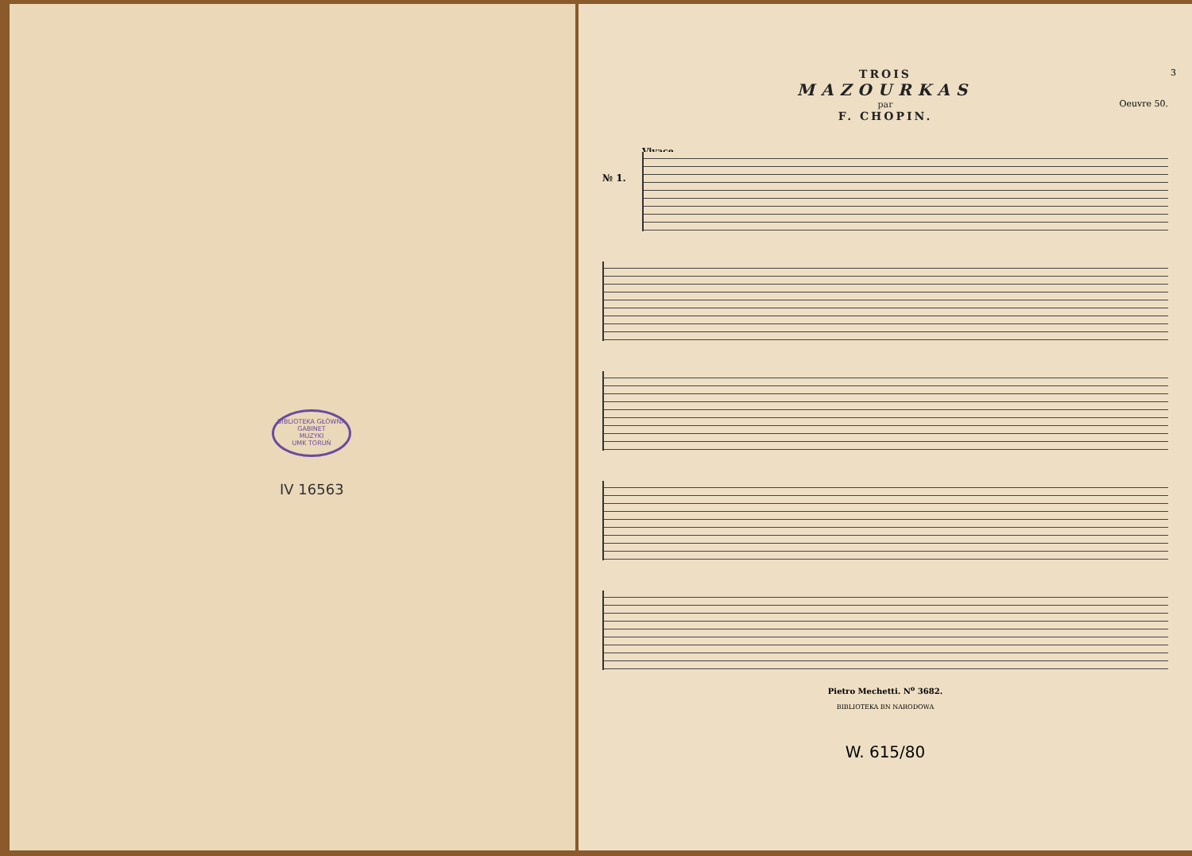BIBLIOTEKA GŁÓWNA
GABINET
MUZYKI
UMK TORUŃ
IV 16563
3
TROIS
MAZOURKAS
par
F. CHOPIN.
Oeuvre 50.
Vivace.
№ 1.
Pietro Mechetti. N<sup>o</sup> 3682.
BIBLIOTEKA BN NARODOWA
W. 615/80